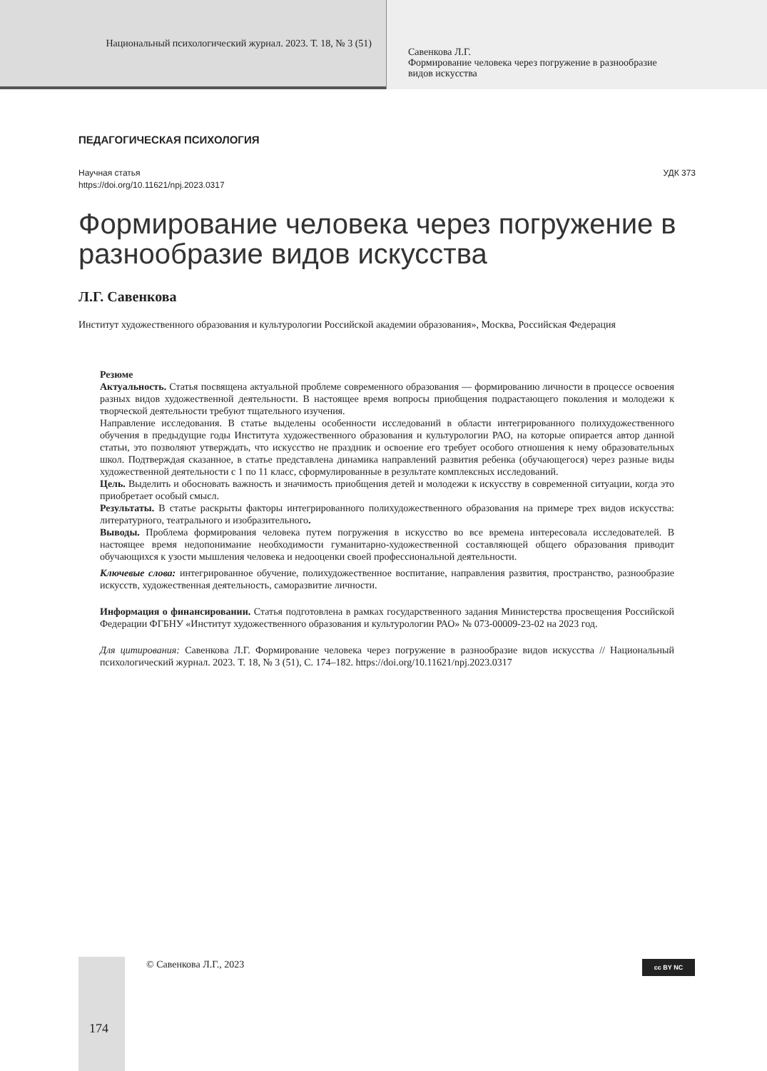Национальный психологический журнал. 2023. Т. 18, № 3 (51)
Савенкова Л.Г.
Формирование человека через погружение в разнообразие
видов искусства
ПЕДАГОГИЧЕСКАЯ ПСИХОЛОГИЯ
Научная статья
https://doi.org/10.11621/npj.2023.0317
УДК 373
Формирование человека через погружение в разнообразие видов искусства
Л.Г. Савенкова
Институт художественного образования и культурологии Российской академии образования», Москва, Российская Федерация
Резюме
Актуальность. Статья посвящена актуальной проблеме современного образования — формированию личности в процессе освоения разных видов художественной деятельности. В настоящее время вопросы приобщения подрастающего поколения и молодежи к творческой деятельности требуют тщательного изучения.
Направление исследования. В статье выделены особенности исследований в области интегрированного полихудожественного обучения в предыдущие годы Института художественного образования и культурологии РАО, на которые опирается автор данной статьи, это позволяют утверждать, что искусство не праздник и освоение его требует особого отношения к нему образовательных школ. Подтверждая сказанное, в статье представлена динамика направлений развития ребенка (обучающегося) через разные виды художественной деятельности с 1 по 11 класс, сформулированные в результате комплексных исследований.
Цель. Выделить и обосновать важность и значимость приобщения детей и молодежи к искусству в современной ситуации, когда это приобретает особый смысл.
Результаты. В статье раскрыты факторы интегрированного полихудожественного образования на примере трех видов искусства: литературного, театрального и изобразительного.
Выводы. Проблема формирования человека путем погружения в искусство во все времена интересовала исследователей. В настоящее время недопонимание необходимости гуманитарно-художественной составляющей общего образования приводит обучающихся к узости мышления человека и недооценки своей профессиональной деятельности.
Ключевые слова: интегрированное обучение, полихудожественное воспитание, направления развития, пространство, разнообразие искусств, художественная деятельность, саморазвитие личности.
Информация о финансировании. Статья подготовлена в рамках государственного задания Министерства просвещения Российской Федерации ФГБНУ «Институт художественного образования и культурологии РАО» № 073-00009-23-02 на 2023 год.
Для цитирования: Савенкова Л.Г. Формирование человека через погружение в разнообразие видов искусства // Национальный психологический журнал. 2023. Т. 18, № 3 (51), С. 174–182. https://doi.org/10.11621/npj.2023.0317
174
© Савенкова Л.Г., 2023 cc BY NC